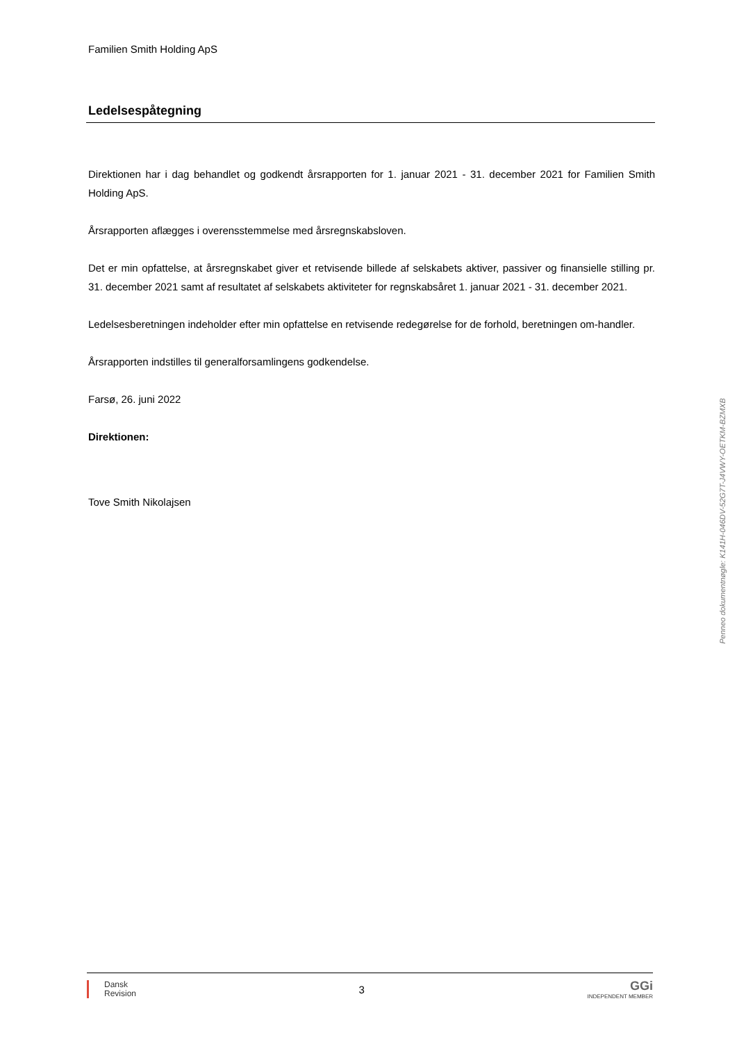Familien Smith Holding ApS
Ledelsespåtegning
Direktionen har i dag behandlet og godkendt årsrapporten for 1. januar 2021 - 31. december 2021 for Familien Smith Holding ApS.
Årsrapporten aflægges i overensstemmelse med årsregnskabsloven.
Det er min opfattelse, at årsregnskabet giver et retvisende billede af selskabets aktiver, passiver og finansielle stilling pr. 31. december 2021 samt af resultatet af selskabets aktiviteter for regnskabsåret 1. januar 2021 - 31. december 2021.
Ledelsesberetningen indeholder efter min opfattelse en retvisende redegørelse for de forhold, beretningen om-handler.
Årsrapporten indstilles til generalforsamlingens godkendelse.
Farsø, 26. juni 2022
Direktionen:
Tove Smith Nikolajsen
Penneo dokumentnøgle: K141H-046DV-52G7T-J4VWY-OETKM-BZMXB
Dansk
Revision
3
GGi
INDEPENDENT MEMBER